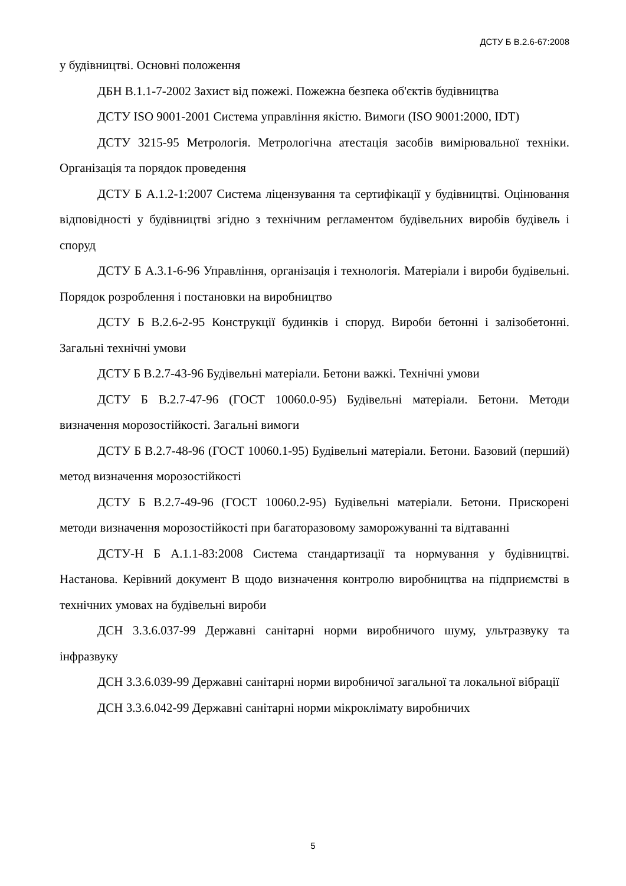ДСТУ Б В.2.6-67:2008
у будівництві. Основні положення
ДБН В.1.1-7-2002 Захист від пожежі. Пожежна безпека об'єктів будівництва
ДСТУ ISO 9001-2001 Система управління якістю. Вимоги (ISO 9001:2000, IDT)
ДСТУ 3215-95 Метрологія. Метрологічна атестація засобів вимірювальної техніки. Організація та порядок проведення
ДСТУ Б А.1.2-1:2007 Система ліцензування та сертифікації у будівництві. Оцінювання відповідності у будівництві згідно з технічним регламентом будівельних виробів будівель і споруд
ДСТУ Б А.3.1-6-96 Управління, організація і технологія. Матеріали і вироби будівельні. Порядок розроблення і постановки на виробництво
ДСТУ Б В.2.6-2-95 Конструкції будинків і споруд. Вироби бетонні і залізобетонні. Загальні технічні умови
ДСТУ Б В.2.7-43-96 Будівельні матеріали. Бетони важкі. Технічні умови
ДСТУ Б В.2.7-47-96 (ГОСТ 10060.0-95) Будівельні матеріали. Бетони. Методи визначення морозостійкості. Загальні вимоги
ДСТУ Б В.2.7-48-96 (ГОСТ 10060.1-95) Будівельні матеріали. Бетони. Базовий (перший) метод визначення морозостійкості
ДСТУ Б В.2.7-49-96 (ГОСТ 10060.2-95) Будівельні матеріали. Бетони. Прискорені методи визначення морозостійкості при багаторазовому заморожуванні та відтаванні
ДСТУ-Н Б А.1.1-83:2008 Система стандартизації та нормування у будівництві. Настанова. Керівний документ В щодо визначення контролю виробництва на підприємстві в технічних умовах на будівельні вироби
ДСН 3.3.6.037-99 Державні санітарні норми виробничого шуму, ультразвуку та інфразвуку
ДСН 3.3.6.039-99 Державні санітарні норми виробничої загальної та локальної вібрації
ДСН 3.3.6.042-99 Державні санітарні норми мікроклімату виробничих
5